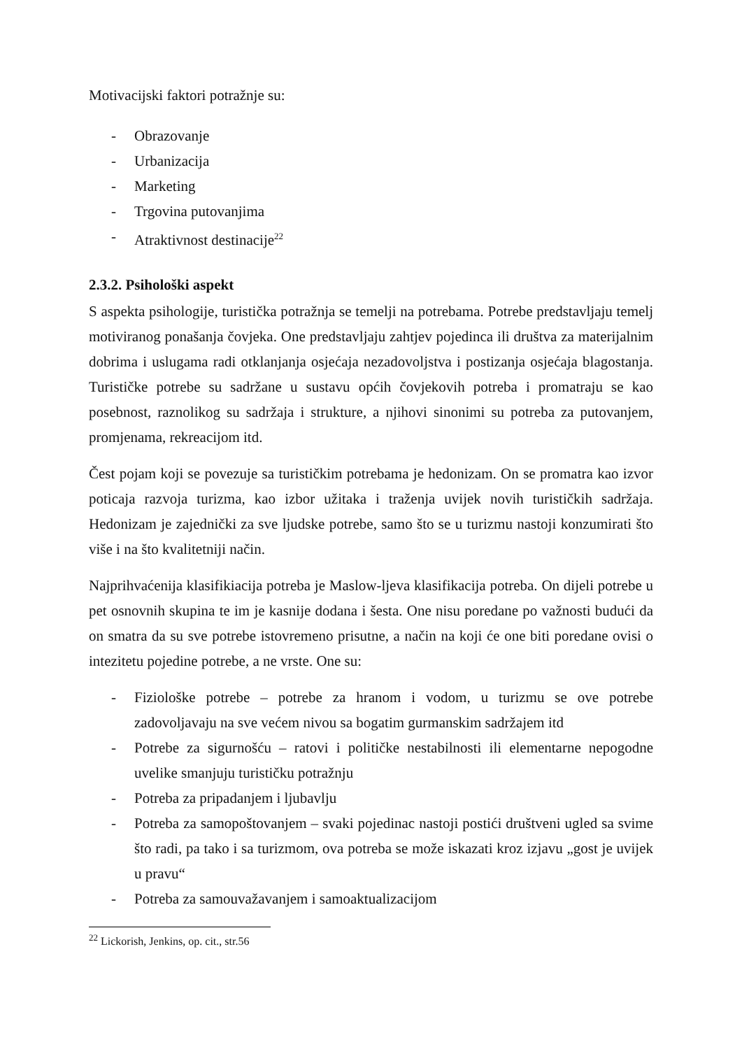Motivacijski faktori potražnje su:
- Obrazovanje
- Urbanizacija
- Marketing
- Trgovina putovanjima
- Atraktivnost destinacije<sup>22</sup>
2.3.2. Psihološki aspekt
S aspekta psihologije, turistička potražnja se temelji na potrebama. Potrebe predstavljaju temelj motiviranog ponašanja čovjeka. One predstavljaju zahtjev pojedinca ili društva za materijalnim dobrima i uslugama radi otklanjanja osjećaja nezadovoljstva i postizanja osjećaja blagostanja. Turističke potrebe su sadržane u sustavu općih čovjekovih potreba i promatraju se kao posebnost, raznolikog su sadržaja i strukture, a njihovi sinonimi su potreba za putovanjem, promjenama, rekreacijom itd.
Čest pojam koji se povezuje sa turističkim potrebama je hedonizam. On se promatra kao izvor poticaja razvoja turizma, kao izbor užitaka i traženja uvijek novih turističkih sadržaja. Hedonizam je zajednički za sve ljudske potrebe, samo što se u turizmu nastoji konzumirati što više i na što kvalitetniji način.
Najprihvaćenija klasifikiacija potreba je Maslow-ljeva klasifikacija potreba. On dijeli potrebe u pet osnovnih skupina te im je kasnije dodana i šesta. One nisu poredane po važnosti budući da on smatra da su sve potrebe istovremeno prisutne, a način na koji će one biti poredane ovisi o intezitetu pojedine potrebe, a ne vrste. One su:
- Fiziološke potrebe – potrebe za hranom i vodom, u turizmu se ove potrebe zadovoljavaju na sve većem nivou sa bogatim gurmanskim sadržajem itd
- Potrebe za sigurnošću – ratovi i političke nestabilnosti ili elementarne nepogodne uvelike smanjuju turističku potražnju
- Potreba za pripadanjem i ljubavlju
- Potreba za samopoštovanjem – svaki pojedinac nastoji postići društveni ugled sa svime što radi, pa tako i sa turizmom, ova potreba se može iskazati kroz izjavu „gost je uvijek u pravu“
- Potreba za samouvažavanjem i samoaktualizacijom
<sup>22</sup> Lickorish, Jenkins, op. cit., str.56